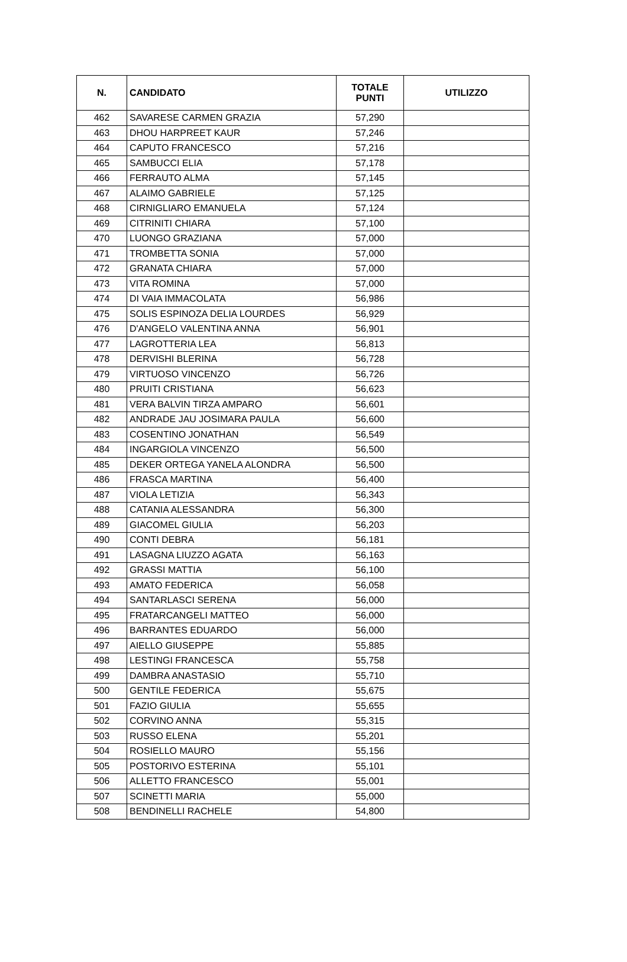| N. | CANDIDATO | TOTALE PUNTI | UTILIZZO |
| --- | --- | --- | --- |
| 462 | SAVARESE CARMEN GRAZIA | 57,290 | |
| 463 | DHOU HARPREET KAUR | 57,246 | |
| 464 | CAPUTO FRANCESCO | 57,216 | |
| 465 | SAMBUCCI ELIA | 57,178 | |
| 466 | FERRAUTO ALMA | 57,145 | |
| 467 | ALAIMO GABRIELE | 57,125 | |
| 468 | CIRNIGLIARO EMANUELA | 57,124 | |
| 469 | CITRINITI CHIARA | 57,100 | |
| 470 | LUONGO GRAZIANA | 57,000 | |
| 471 | TROMBETTA SONIA | 57,000 | |
| 472 | GRANATA CHIARA | 57,000 | |
| 473 | VITA ROMINA | 57,000 | |
| 474 | DI VAIA IMMACOLATA | 56,986 | |
| 475 | SOLIS ESPINOZA DELIA LOURDES | 56,929 | |
| 476 | D'ANGELO VALENTINA ANNA | 56,901 | |
| 477 | LAGROTTERIA LEA | 56,813 | |
| 478 | DERVISHI BLERINA | 56,728 | |
| 479 | VIRTUOSO VINCENZO | 56,726 | |
| 480 | PRUITI CRISTIANA | 56,623 | |
| 481 | VERA BALVIN TIRZA AMPARO | 56,601 | |
| 482 | ANDRADE JAU JOSIMARA PAULA | 56,600 | |
| 483 | COSENTINO JONATHAN | 56,549 | |
| 484 | INGARGIOLA VINCENZO | 56,500 | |
| 485 | DEKER ORTEGA YANELA ALONDRA | 56,500 | |
| 486 | FRASCA MARTINA | 56,400 | |
| 487 | VIOLA LETIZIA | 56,343 | |
| 488 | CATANIA ALESSANDRA | 56,300 | |
| 489 | GIACOMEL GIULIA | 56,203 | |
| 490 | CONTI DEBRA | 56,181 | |
| 491 | LASAGNA LIUZZO AGATA | 56,163 | |
| 492 | GRASSI MATTIA | 56,100 | |
| 493 | AMATO FEDERICA | 56,058 | |
| 494 | SANTARLASCI SERENA | 56,000 | |
| 495 | FRATARCANGELI MATTEO | 56,000 | |
| 496 | BARRANTES EDUARDO | 56,000 | |
| 497 | AIELLO GIUSEPPE | 55,885 | |
| 498 | LESTINGI FRANCESCA | 55,758 | |
| 499 | DAMBRA ANASTASIO | 55,710 | |
| 500 | GENTILE FEDERICA | 55,675 | |
| 501 | FAZIO GIULIA | 55,655 | |
| 502 | CORVINO ANNA | 55,315 | |
| 503 | RUSSO ELENA | 55,201 | |
| 504 | ROSIELLO MAURO | 55,156 | |
| 505 | POSTORIVO ESTERINA | 55,101 | |
| 506 | ALLETTO FRANCESCO | 55,001 | |
| 507 | SCINETTI MARIA | 55,000 | |
| 508 | BENDINELLI RACHELE | 54,800 | |